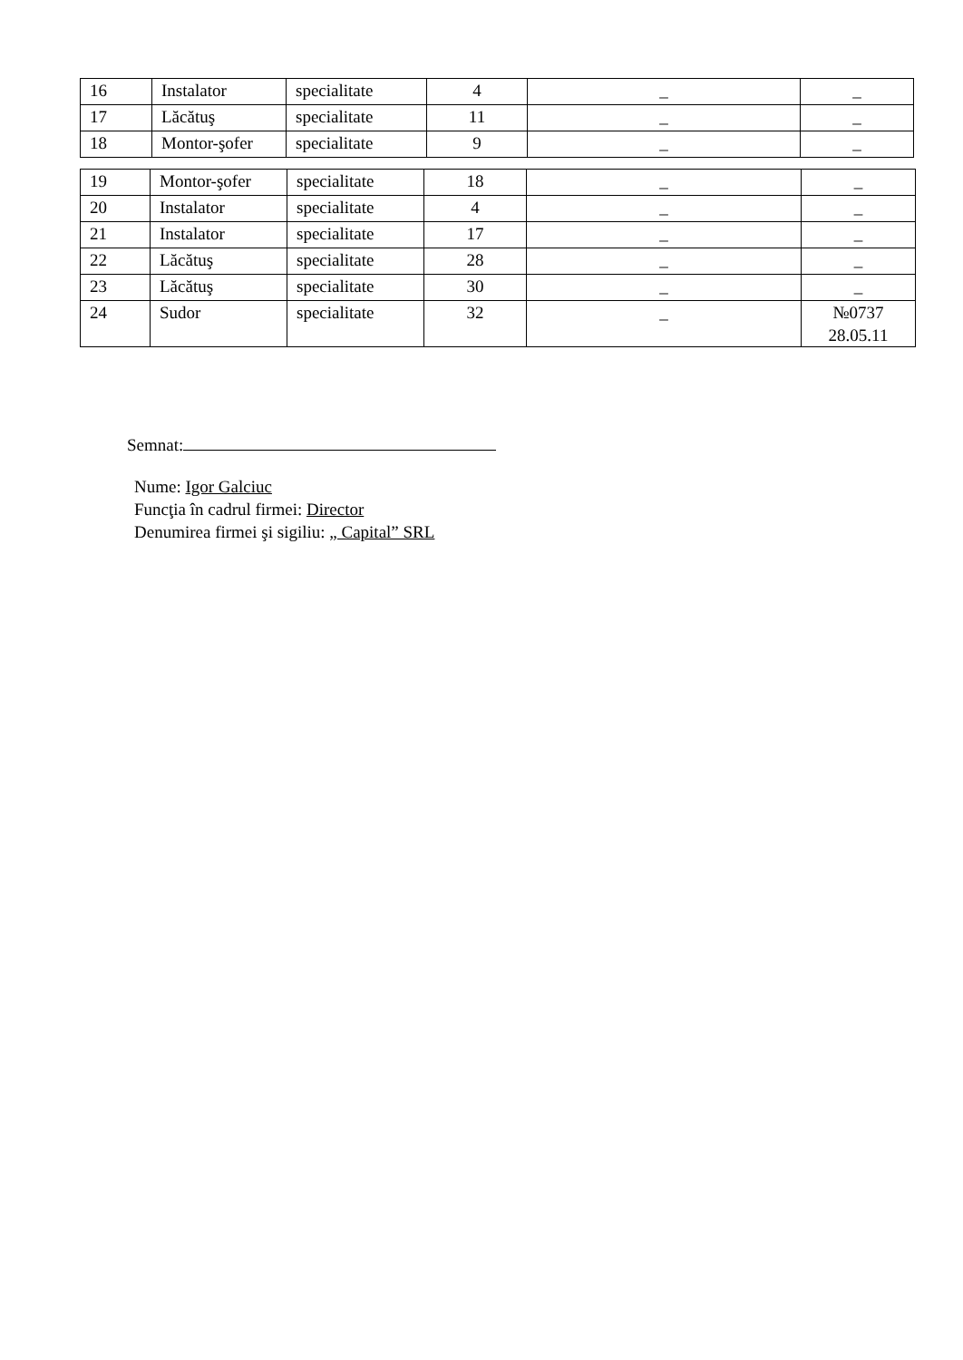| 16 | Instalator | specialitate | 4 | _ | _ |
| 17 | Lăcătuş | specialitate | 11 | _ | _ |
| 18 | Montor-şofer | specialitate | 9 | _ | _ |
| 19 | Montor-şofer | specialitate | 18 | _ | _ |
| 20 | Instalator | specialitate | 4 | _ | _ |
| 21 | Instalator | specialitate | 17 | _ | _ |
| 22 | Lăcătuş | specialitate | 28 | _ | _ |
| 23 | Lăcătuş | specialitate | 30 | _ | _ |
| 24 | Sudor | specialitate | 32 | _ | №0737 28.05.11 |
Semnat:
Nume: Igor Galciuc
Funcţia în cadrul firmei: Director
Denumirea firmei şi sigiliu: „ Capital” SRL